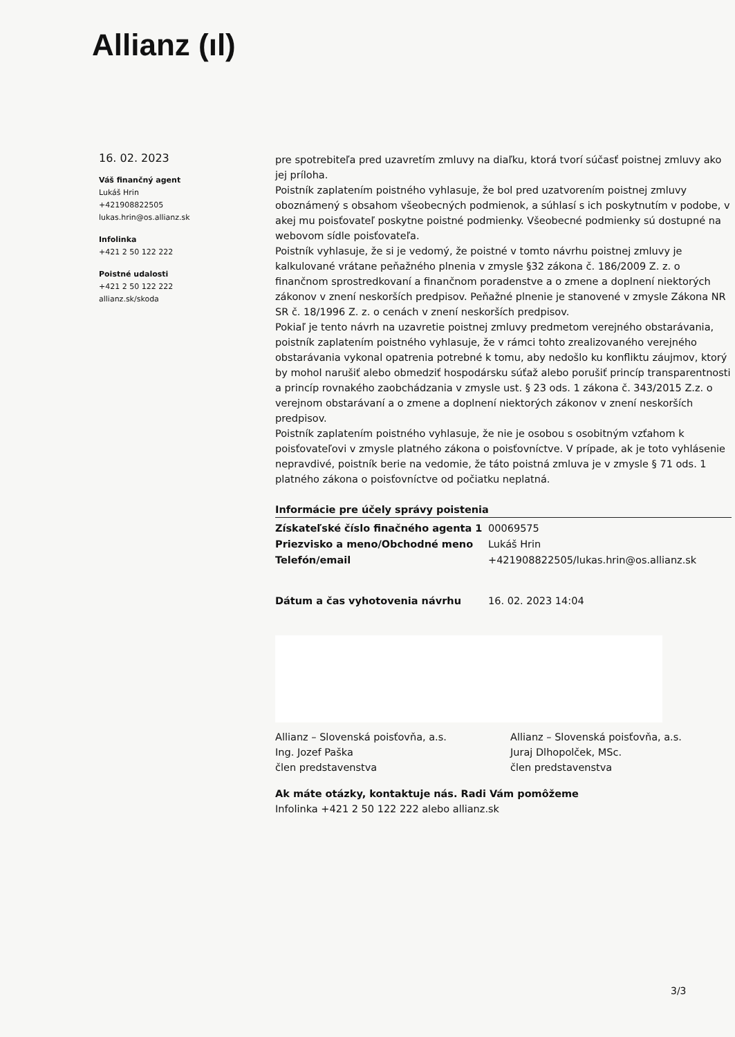Allianz (ıl)
16. 02. 2023
Váš finančný agent
Lukáš Hrin
+421908822505
lukas.hrin@os.allianz.sk
Infolinka
+421 2 50 122 222
Poistné udalosti
+421 2 50 122 222
allianz.sk/skoda
pre spotrebiteľa pred uzavretím zmluvy na diaľku, ktorá tvorí súčasť poistnej zmluvy ako jej príloha.
Poistník zaplatením poistného vyhlasuje, že bol pred uzatvorením poistnej zmluvy oboznámený s obsahom všeobecných podmienok, a súhlasí s ich poskytnutím v podobe, v akej mu poisťovateľ poskytne poistné podmienky. Všeobecné podmienky sú dostupné na webovom sídle poisťovateľa.
Poistník vyhlasuje, že si je vedomý, že poistné v tomto návrhu poistnej zmluvy je kalkulované vrátane peňažného plnenia v zmysle §32 zákona č. 186/2009 Z. z. o finančnom sprostredkovaní a finančnom poradenstve a o zmene a doplnení niektorých zákonov v znení neskorších predpisov. Peňažné plnenie je stanovené v zmysle Zákona NR SR č. 18/1996 Z. z. o cenách v znení neskorších predpisov.
Pokiaľ je tento návrh na uzavretie poistnej zmluvy predmetom verejného obstarávania, poistník zaplatením poistného vyhlasuje, že v rámci tohto zrealizovaného verejného obstarávania vykonal opatrenia potrebné k tomu, aby nedošlo ku konfliktu záujmov, ktorý by mohol narušiť alebo obmedziť hospodársku súťaž alebo porušiť princíp transparentnosti a princíp rovnakého zaobchádzania v zmysle ust. § 23 ods. 1 zákona č. 343/2015 Z.z. o verejnom obstarávaní a o zmene a doplnení niektorých zákonov v znení neskorších predpisov.
Poistník zaplatením poistného vyhlasuje, že nie je osobou s osobitným vzťahom k poisťovateľovi v zmysle platného zákona o poisťovníctve. V prípade, ak je toto vyhlásenie nepravdivé, poistník berie na vedomie, že táto poistná zmluva je v zmysle § 71 ods. 1 platného zákona o poisťovníctve od počiatku neplatná.
Informácie pre účely správy poistenia
| Získateľské číslo finačného agenta 1 | 00069575 |
| Priezvisko a meno/Obchodné meno | Lukáš Hrin |
| Telefón/email | +421908822505/lukas.hrin@os.allianz.sk |
| Dátum a čas vyhotovenia návrhu | 16. 02. 2023 14:04 |
Allianz – Slovenská poisťovňa, a.s.
Ing. Jozef Paška
člen predstavenstva
Allianz – Slovenská poisťovňa, a.s.
Juraj Dlhopolček, MSc.
člen predstavenstva
Ak máte otázky, kontaktuje nás. Radi Vám pomôžeme
Infolinka +421 2 50 122 222 alebo allianz.sk
3/3